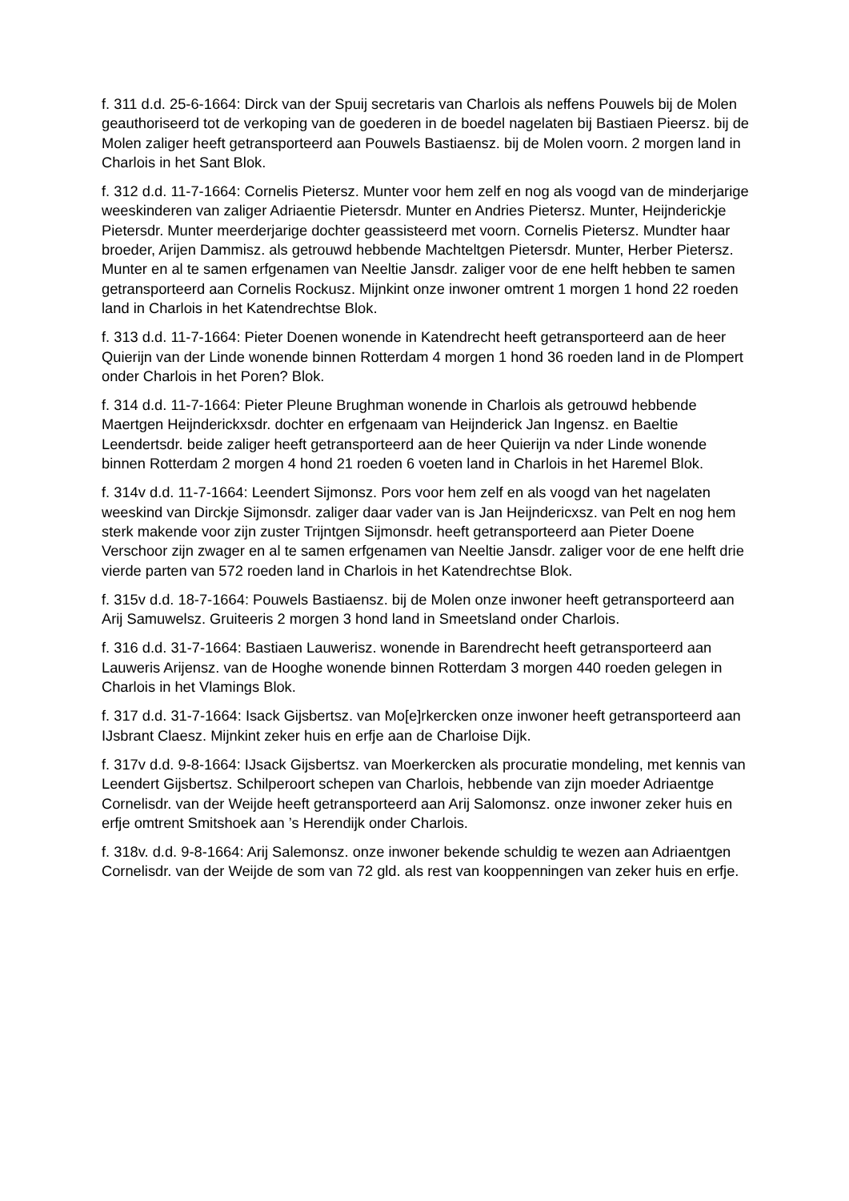f. 311 d.d. 25-6-1664: Dirck van der Spuij secretaris van Charlois als neffens Pouwels bij de Molen geauthoriseerd tot de verkoping van de goederen in de boedel nagelaten bij Bastiaen Pieersz. bij de Molen zaliger heeft getransporteerd aan Pouwels Bastiaensz. bij de Molen voorn. 2 morgen land in Charlois in het Sant Blok.
f. 312 d.d. 11-7-1664: Cornelis Pietersz. Munter voor hem zelf en nog als voogd van de minderjarige weeskinderen van zaliger Adriaentie Pietersdr. Munter en Andries Pietersz. Munter, Heijnderickje Pietersdr. Munter meerderjarige dochter geassisteerd met voorn. Cornelis Pietersz. Mundter haar broeder, Arijen Dammisz. als getrouwd hebbende Machteltgen Pietersdr. Munter, Herber Pietersz. Munter en al te samen erfgenamen van Neeltie Jansdr. zaliger voor de ene helft hebben te samen getransporteerd aan Cornelis Rockusz. Mijnkint onze inwoner omtrent 1 morgen 1 hond 22 roeden land in Charlois in het Katendrechtse Blok.
f. 313 d.d. 11-7-1664: Pieter Doenen wonende in Katendrecht heeft getransporteerd aan de heer Quierijn van der Linde wonende binnen Rotterdam 4 morgen 1 hond 36 roeden land in de Plompert onder Charlois in het Poren? Blok.
f. 314 d.d. 11-7-1664: Pieter Pleune Brughman wonende in Charlois als getrouwd hebbende Maertgen Heijnderickxsdr. dochter en erfgenaam van Heijnderick Jan Ingensz. en Baeltie Leendertsdr. beide zaliger heeft getransporteerd aan de heer Quierijn va nder Linde wonende binnen Rotterdam 2 morgen 4 hond 21 roeden 6 voeten land in Charlois in het Haremel Blok.
f. 314v d.d. 11-7-1664: Leendert Sijmonsz. Pors voor hem zelf en als voogd van het nagelaten weeskind van Dirckje Sijmonsdr. zaliger daar vader van is Jan Heijndericxsz. van Pelt en nog hem sterk makende voor zijn zuster Trijntgen Sijmonsdr. heeft getransporteerd aan Pieter Doene Verschoor zijn zwager en al te samen erfgenamen van Neeltie Jansdr. zaliger voor de ene helft drie vierde parten van 572 roeden land in Charlois in het Katendrechtse Blok.
f. 315v d.d. 18-7-1664: Pouwels Bastiaensz. bij de Molen onze inwoner heeft getransporteerd aan Arij Samuwelsz. Gruiteeris 2 morgen 3 hond land in Smeetsland onder Charlois.
f. 316 d.d. 31-7-1664: Bastiaen Lauwerisz. wonende in Barendrecht heeft getransporteerd aan Lauweris Arijensz. van de Hooghe wonende binnen Rotterdam 3 morgen 440 roeden gelegen in Charlois in het Vlamings Blok.
f. 317 d.d. 31-7-1664: Isack Gijsbertsz. van Mo[e]rkercken onze inwoner heeft getransporteerd aan IJsbrant Claesz. Mijnkint zeker huis en erfje aan de Charloise Dijk.
f. 317v d.d. 9-8-1664: IJsack Gijsbertsz. van Moerkercken als procuratie mondeling, met kennis van Leendert Gijsbertsz. Schilperoort schepen van Charlois, hebbende van zijn moeder Adriaentge Cornelisdr. van der Weijde heeft getransporteerd aan Arij Salomonsz. onze inwoner zeker huis en erfje omtrent Smitshoek aan ’s Herendijk onder Charlois.
f. 318v. d.d. 9-8-1664: Arij Salemonsz. onze inwoner bekende schuldig te wezen aan Adriaentgen Cornelisdr. van der Weijde de som van 72 gld. als rest van kooppenningen van zeker huis en erfje.